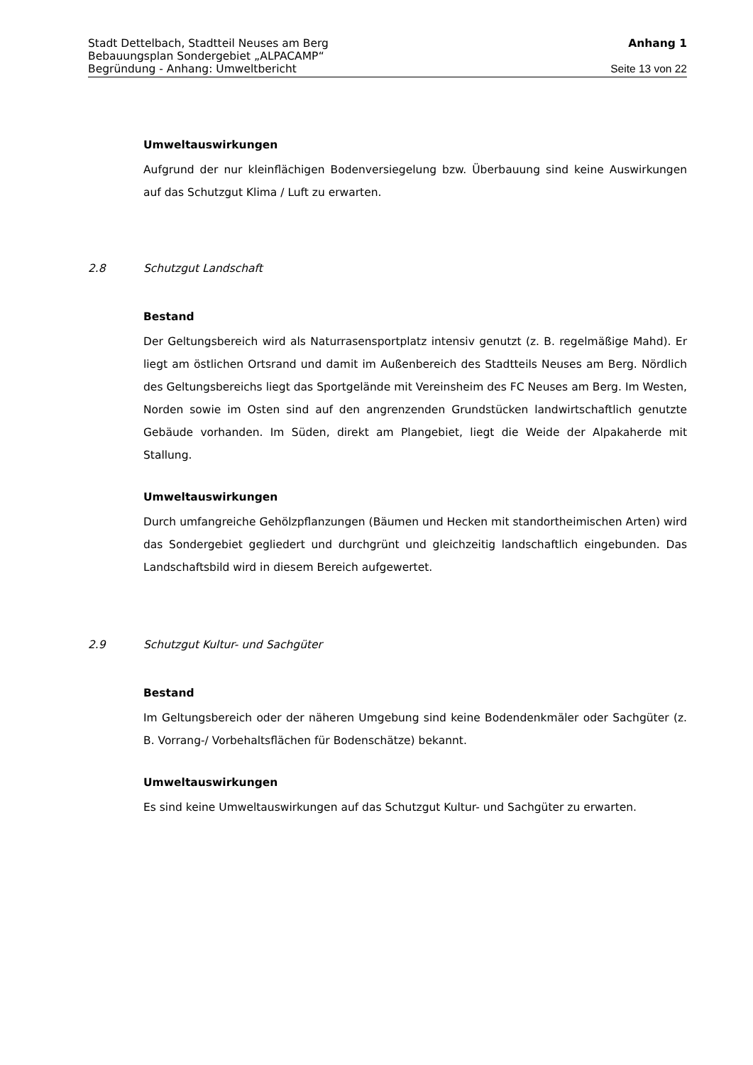Stadt Dettelbach, Stadtteil Neuses am Berg Anhang 1
Bebauungsplan Sondergebiet „ALPACAMP“
Begründung - Anhang: Umweltbericht Seite 13 von 22
Umweltauswirkungen
Aufgrund der nur kleinflächigen Bodenversiegelung bzw. Überbauung sind keine Auswirkungen auf das Schutzgut Klima / Luft zu erwarten.
2.8 Schutzgut Landschaft
Bestand
Der Geltungsbereich wird als Naturrasensportplatz intensiv genutzt (z. B. regelmäßige Mahd). Er liegt am östlichen Ortsrand und damit im Außenbereich des Stadtteils Neuses am Berg. Nördlich des Geltungsbereichs liegt das Sportgelände mit Vereinsheim des FC Neuses am Berg. Im Westen, Norden sowie im Osten sind auf den angrenzenden Grundstücken landwirtschaftlich genutzte Gebäude vorhanden. Im Süden, direkt am Plangebiet, liegt die Weide der Alpakaherde mit Stallung.
Umweltauswirkungen
Durch umfangreiche Gehölzpflanzungen (Bäumen und Hecken mit standortheimischen Arten) wird das Sondergebiet gegliedert und durchgrünt und gleichzeitig landschaftlich eingebunden. Das Landschaftsbild wird in diesem Bereich aufgewertet.
2.9 Schutzgut Kultur- und Sachgüter
Bestand
Im Geltungsbereich oder der näheren Umgebung sind keine Bodendenkmäler oder Sachgüter (z. B. Vorrang-/ Vorbehaltsflächen für Bodenschätze) bekannt.
Umweltauswirkungen
Es sind keine Umweltauswirkungen auf das Schutzgut Kultur- und Sachgüter zu erwarten.